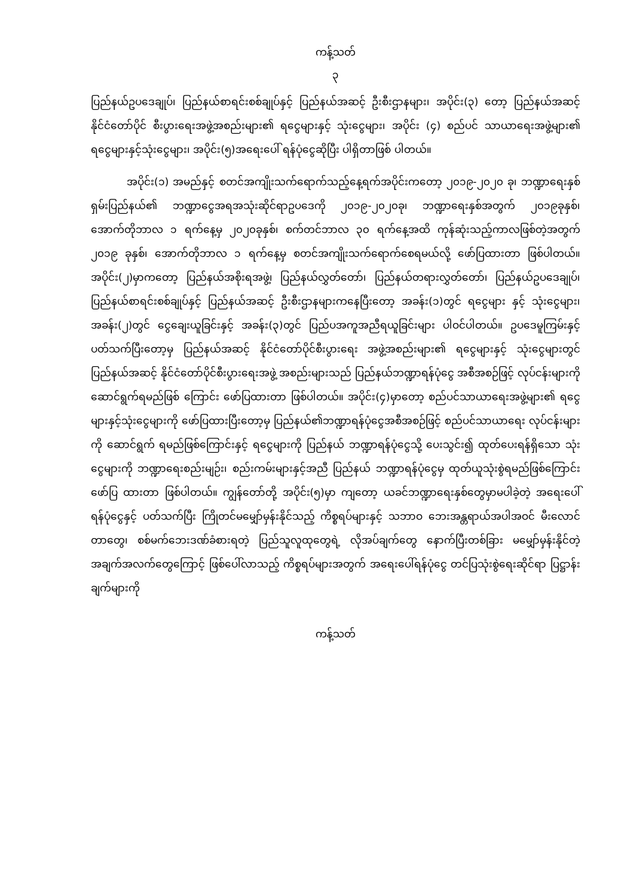ကန့်သတ်
၃
ပြည်နယ်ဥပဒေချုပ်၊ ပြည်နယ်စာရင်းစစ်ချုပ်နှင့် ပြည်နယ်အဆင့် ဦးစီးဌာနများ၊ အပိုင်း(၃) တော့ ပြည်နယ်အဆင့် နိုင်ငံတော်ပိုင် စီးပွားရေးအဖွဲ့အစည်းများ၏ ရငွေများနှင့် သုံးငွေများ၊ အပိုင်း (၄) စည်ပင် သာယာရေးအဖွဲ့များ၏ ရငွေများနှင့်သုံးငွေများ၊ အပိုင်း(၅)အရေးပေါ် ရန်ပုံငွေဆိုပြီး ပါရှိတာဖြစ် ပါတယ်။
အပိုင်း(၁) အမည်နှင့် စတင်အကျိုးသက်ရောက်သည့်နေ့ရက်အပိုင်းကတော့ ၂၀၁၉-၂၀၂၀ ခု၊ ဘဏ္ဍာရေးနှစ် ရှမ်းပြည်နယ်၏ ဘဏ္ဍာငွေအရအသုံးဆိုင်ရာဥပဒေကို ၂၀၁၉-၂၀၂၀ခု၊ ဘဏ္ဍာရေးနှစ်အတွက် ၂၀၁၉ခုနှစ်၊အောက်တိုဘာလ ၁ ရက်နေ့မှ ၂၀၂၀ခုနှစ်၊ စက်တင်ဘာလ ၃၀ ရက်နေ့အထိ ကုန်ဆုံးသည့်ကာလဖြစ်တဲ့အတွက် ၂၀၁၉ ခုနှစ်၊ အောက်တိုဘာလ ၁ ရက်နေ့မှ စတင်အကျိုးသက်ရောက်စေရမယ်လို့ ဖော်ပြထားတာ ဖြစ်ပါတယ်။ အပိုင်း(၂)မှာကတော့ ပြည်နယ်အစိုးရအဖွဲ့၊ ပြည်နယ်လွှတ်တော်၊ ပြည်နယ်တရားလွှတ်တော်၊ ပြည်နယ်ဥပဒေချုပ်၊ ပြည်နယ်စာရင်းစစ်ချုပ်နှင့် ပြည်နယ်အဆင့် ဦးစီးဌာနများကနေပြီးတော့ အခန်း(၁)တွင် ရငွေများ နှင့် သုံးငွေများ၊ အခန်း(၂)တွင် ငွေချေးယူခြင်းနှင့် အခန်း(၃)တွင် ပြည်ပအကူအညီရယူခြင်းများ ပါဝင်ပါတယ်။ ဥပဒေမူကြမ်းနှင့်ပတ်သက်ပြီးတော့မှ ပြည်နယ်အဆင့် နိုင်ငံတော်ပိုင်စီးပွားရေး အဖွဲ့အစည်းများ၏ ရငွေများနှင့် သုံးငွေများတွင် ပြည်နယ်အဆင့် နိုင်ငံတော်ပိုင်စီးပွားရေးအဖွဲ့ အစည်းများသည် ပြည်နယ်ဘဏ္ဍာရန်ပုံငွေ အစီအစဉ်ဖြင့် လုပ်ငန်းများကို ဆောင်ရွက်ရမည်ဖြစ် ကြောင်း ဖော်ပြထားတာ ဖြစ်ပါတယ်။ အပိုင်း(၄)မှာတော့ စည်ပင်သာယာရေးအဖွဲ့များ၏ ရငွေများနှင့်သုံးငွေများကို ဖော်ပြထားပြီးတော့မှ ပြည်နယ်၏ဘဏ္ဍာရန်ပုံငွေအစီအစဉ်ဖြင့် စည်ပင်သာယာရေး လုပ်ငန်းများကို ဆောင်ရွက် ရမည်ဖြစ်ကြောင်းနှင့် ရငွေများကို ပြည်နယ် ဘဏ္ဍာရန်ပုံငွေသို့ ပေးသွင်း၍ ထုတ်ပေးရန်ရှိသော သုံးငွေများကို ဘဏ္ဍာရေးစည်းမျဉ်း၊ စည်းကမ်းများနှင့်အညီ ပြည်နယ် ဘဏ္ဍာရန်ပုံငွေမှ ထုတ်ယူသုံးစွဲရမည်ဖြစ်ကြောင်း ဖော်ပြ ထားတာ ဖြစ်ပါတယ်။ ကျွန်တော်တို့ အပိုင်း(၅)မှာ ကျတော့ ယခင်ဘဏ္ဍာရေးနှစ်တွေမှာမပါခဲ့တဲ့ အရေးပေါ်ရန်ပုံငွေနှင့် ပတ်သက်ပြီး ကြိုတင်မမျှော်မှန်းနိုင်သည့် ကိစ္စရပ်များနှင့် သဘာဝ ဘေးအန္တရာယ်အပါအဝင် မီးလောင်တာတွေ၊ စစ်မက်ဘေးဒဏ်ခံစားရတဲ့ ပြည်သူလူထုတွေရဲ့ လိုအပ်ချက်တွေ နောက်ပြီးတစ်ခြား မမျှော်မှန်းနိုင်တဲ့အချက်အလက်တွေကြောင့် ဖြစ်ပေါ်လာသည့် ကိစ္စရပ်များအတွက် အရေးပေါ်ရန်ပုံငွေ တင်ပြသုံးစွဲရေးဆိုင်ရာ ပြဋ္ဌာန်းချက်များကို
ကန့်သတ်